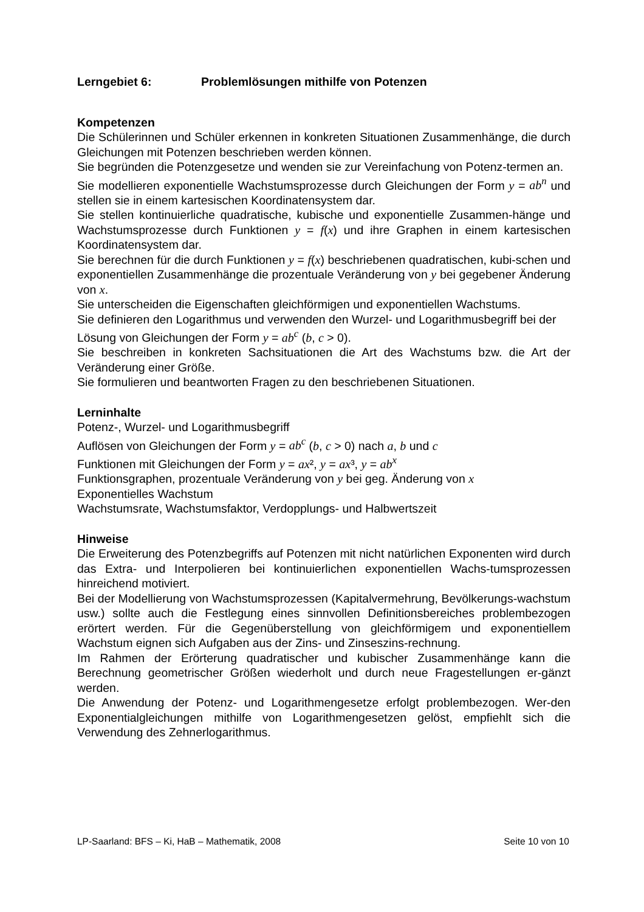Lerngebiet 6: Problemlösungen mithilfe von Potenzen
Kompetenzen
Die Schülerinnen und Schüler erkennen in konkreten Situationen Zusammenhänge, die durch Gleichungen mit Potenzen beschrieben werden können.
Sie begründen die Potenzgesetze und wenden sie zur Vereinfachung von Potenz-termen an.
Sie modellieren exponentielle Wachstumsprozesse durch Gleichungen der Form y = ab<sup>n</sup> und stellen sie in einem kartesischen Koordinatensystem dar.
Sie stellen kontinuierliche quadratische, kubische und exponentielle Zusammen-hänge und Wachstumsprozesse durch Funktionen y = f(x) und ihre Graphen in einem kartesischen Koordinatensystem dar.
Sie berechnen für die durch Funktionen y = f(x) beschriebenen quadratischen, kubi-schen und exponentiellen Zusammenhänge die prozentuale Veränderung von y bei gegebener Änderung von x.
Sie unterscheiden die Eigenschaften gleichförmigen und exponentiellen Wachstums.
Sie definieren den Logarithmus und verwenden den Wurzel- und Logarithmusbegriff bei der Lösung von Gleichungen der Form y = ab<sup>c</sup> (b, c > 0).
Sie beschreiben in konkreten Sachsituationen die Art des Wachstums bzw. die Art der Veränderung einer Größe.
Sie formulieren und beantworten Fragen zu den beschriebenen Situationen.
Lerninhalte
Potenz-, Wurzel- und Logarithmusbegriff
Auflösen von Gleichungen der Form y = ab<sup>c</sup> (b, c > 0) nach a, b und c
Funktionen mit Gleichungen der Form y = ax², y = ax³, y = ab<sup>x</sup>
Funktionsgraphen, prozentuale Veränderung von y bei geg. Änderung von x
Exponentielles Wachstum
Wachstumsrate, Wachstumsfaktor, Verdopplungs- und Halbwertszeit
Hinweise
Die Erweiterung des Potenzbegriffs auf Potenzen mit nicht natürlichen Exponenten wird durch das Extra- und Interpolieren bei kontinuierlichen exponentiellen Wachs-tumsprozessen hinreichend motiviert.
Bei der Modellierung von Wachstumsprozessen (Kapitalvermehrung, Bevölkerungs-wachstum usw.) sollte auch die Festlegung eines sinnvollen Definitionsbereiches problembezogen erörtert werden. Für die Gegenüberstellung von gleichförmigem und exponentiellem Wachstum eignen sich Aufgaben aus der Zins- und Zinseszins-rechnung.
Im Rahmen der Erörterung quadratischer und kubischer Zusammenhänge kann die Berechnung geometrischer Größen wiederholt und durch neue Fragestellungen er-gänzt werden.
Die Anwendung der Potenz- und Logarithmengesetze erfolgt problembezogen. Wer-den Exponentialgleichungen mithilfe von Logarithmengesetzen gelöst, empfiehlt sich die Verwendung des Zehnerlogarithmus.
LP-Saarland: BFS – Ki, HaB – Mathematik, 2008 Seite 10 von 10